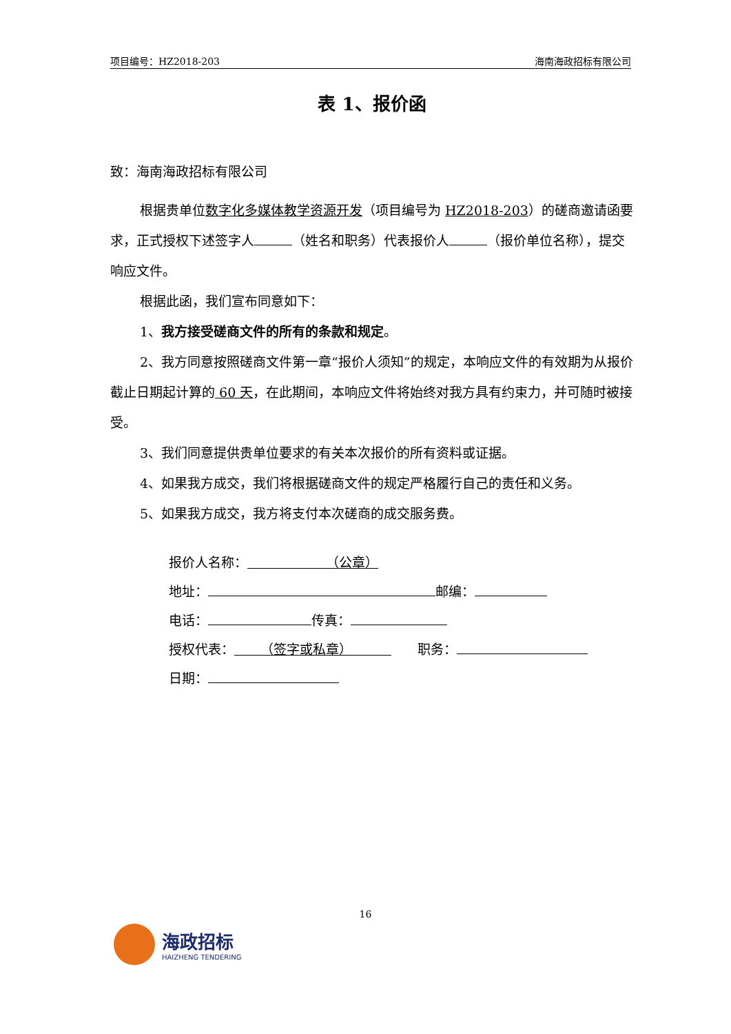项目编号：HZ2018-203 海南海政招标有限公司
表 1、报价函
致：海南海政招标有限公司
根据贵单位数字化多媒体教学资源开发（项目编号为 HZ2018-203）的磋商邀请函要求，正式授权下述签字人 （姓名和职务）代表报价人 （报价单位名称），提交响应文件。
根据此函，我们宣布同意如下：
1、我方接受磋商文件的所有的条款和规定。
2、我方同意按照磋商文件第一章“报价人须知”的规定，本响应文件的有效期为从报价截止日期起计算的 60 天，在此期间，本响应文件将始终对我方具有约束力，并可随时被接受。
3、我们同意提供贵单位要求的有关本次报价的所有资料或证据。
4、如果我方成交，我们将根据磋商文件的规定严格履行自己的责任和义务。
5、如果我方成交，我方将支付本次磋商的成交服务费。
报价人名称：      （公章）
地址： 邮编：
电话： 传真：
授权代表：  （签字或私章）     职务：
日期：
16
海政招标
HAIZHENG TENDERING